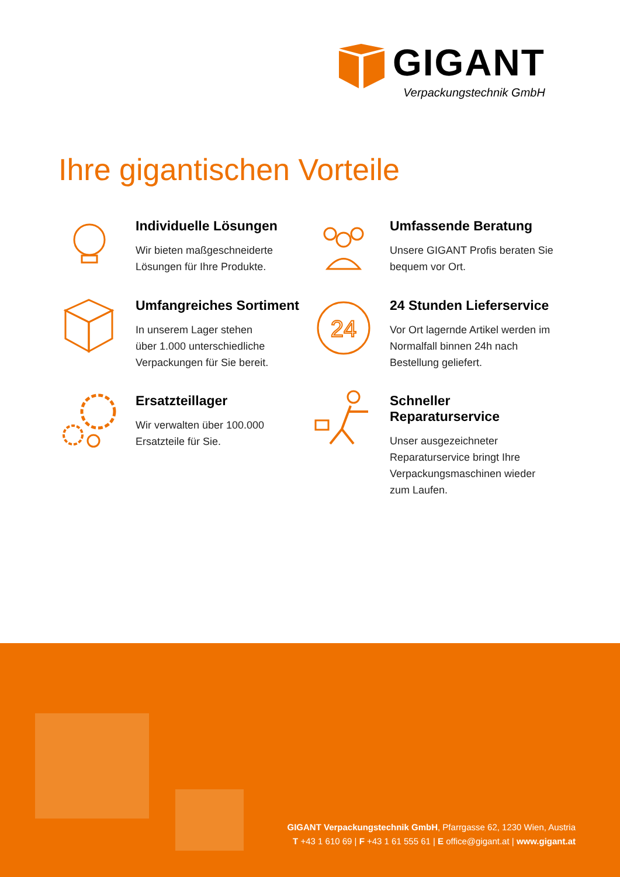GIGANT
Verpackungstechnik GmbH
Ihre gigantischen Vorteile
Individuelle Lösungen
Wir bieten maßgeschneiderte
Lösungen für Ihre Produkte.
Umfassende Beratung
Unsere GIGANT Profis beraten Sie
bequem vor Ort.
Umfangreiches Sortiment
In unserem Lager stehen
über 1.000 unterschiedliche
Verpackungen für Sie bereit.
24
24 Stunden Lieferservice
Vor Ort lagernde Artikel werden im
Normalfall binnen 24h nach
Bestellung geliefert.
Ersatzteillager
Wir verwalten über 100.000
Ersatzteile für Sie.
Schneller Reparaturservice
Unser ausgezeichneter
Reparaturservice bringt Ihre
Verpackungsmaschinen wieder
zum Laufen.
GIGANT Verpackungstechnik GmbH, Pfarrgasse 62, 1230 Wien, Austria
T +43 1 610 69 | F +43 1 61 555 61 | E office@gigant.at | www.gigant.at